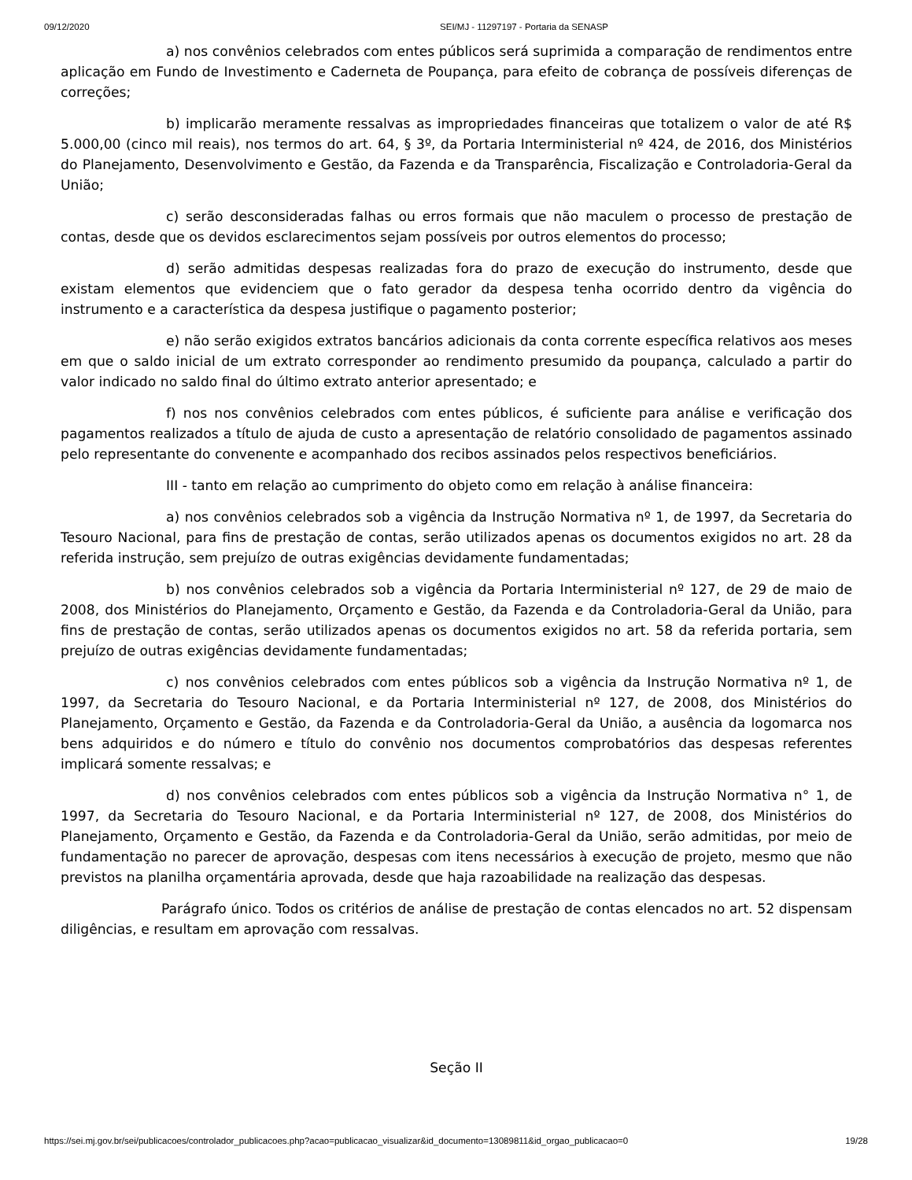09/12/2020 SEI/MJ - 11297197 - Portaria da SENASP
a) nos convênios celebrados com entes públicos será suprimida a comparação de rendimentos entre aplicação em Fundo de Investimento e Caderneta de Poupança, para efeito de cobrança de possíveis diferenças de correções;
b) implicarão meramente ressalvas as impropriedades financeiras que totalizem o valor de até R$ 5.000,00 (cinco mil reais), nos termos do art. 64, § 3º, da Portaria Interministerial nº 424, de 2016, dos Ministérios do Planejamento, Desenvolvimento e Gestão, da Fazenda e da Transparência, Fiscalização e Controladoria-Geral da União;
c) serão desconsideradas falhas ou erros formais que não maculem o processo de prestação de contas, desde que os devidos esclarecimentos sejam possíveis por outros elementos do processo;
d) serão admitidas despesas realizadas fora do prazo de execução do instrumento, desde que existam elementos que evidenciem que o fato gerador da despesa tenha ocorrido dentro da vigência do instrumento e a característica da despesa justifique o pagamento posterior;
e) não serão exigidos extratos bancários adicionais da conta corrente específica relativos aos meses em que o saldo inicial de um extrato corresponder ao rendimento presumido da poupança, calculado a partir do valor indicado no saldo final do último extrato anterior apresentado; e
f) nos nos convênios celebrados com entes públicos, é suficiente para análise e verificação dos pagamentos realizados a título de ajuda de custo a apresentação de relatório consolidado de pagamentos assinado pelo representante do convenente e acompanhado dos recibos assinados pelos respectivos beneficiários.
III - tanto em relação ao cumprimento do objeto como em relação à análise financeira:
a) nos convênios celebrados sob a vigência da Instrução Normativa nº 1, de 1997, da Secretaria do Tesouro Nacional, para fins de prestação de contas, serão utilizados apenas os documentos exigidos no art. 28 da referida instrução, sem prejuízo de outras exigências devidamente fundamentadas;
b) nos convênios celebrados sob a vigência da Portaria Interministerial nº 127, de 29 de maio de 2008, dos Ministérios do Planejamento, Orçamento e Gestão, da Fazenda e da Controladoria-Geral da União, para fins de prestação de contas, serão utilizados apenas os documentos exigidos no art. 58 da referida portaria, sem prejuízo de outras exigências devidamente fundamentadas;
c) nos convênios celebrados com entes públicos sob a vigência da Instrução Normativa nº 1, de 1997, da Secretaria do Tesouro Nacional, e da Portaria Interministerial nº 127, de 2008, dos Ministérios do Planejamento, Orçamento e Gestão, da Fazenda e da Controladoria-Geral da União, a ausência da logomarca nos bens adquiridos e do número e título do convênio nos documentos comprobatórios das despesas referentes implicará somente ressalvas; e
d) nos convênios celebrados com entes públicos sob a vigência da Instrução Normativa n° 1, de 1997, da Secretaria do Tesouro Nacional, e da Portaria Interministerial nº 127, de 2008, dos Ministérios do Planejamento, Orçamento e Gestão, da Fazenda e da Controladoria-Geral da União, serão admitidas, por meio de fundamentação no parecer de aprovação, despesas com itens necessários à execução de projeto, mesmo que não previstos na planilha orçamentária aprovada, desde que haja razoabilidade na realização das despesas.
Parágrafo único. Todos os critérios de análise de prestação de contas elencados no art. 52 dispensam diligências, e resultam em aprovação com ressalvas.
Seção II
https://sei.mj.gov.br/sei/publicacoes/controlador_publicacoes.php?acao=publicacao_visualizar&id_documento=13089811&id_orgao_publicacao=0 19/28